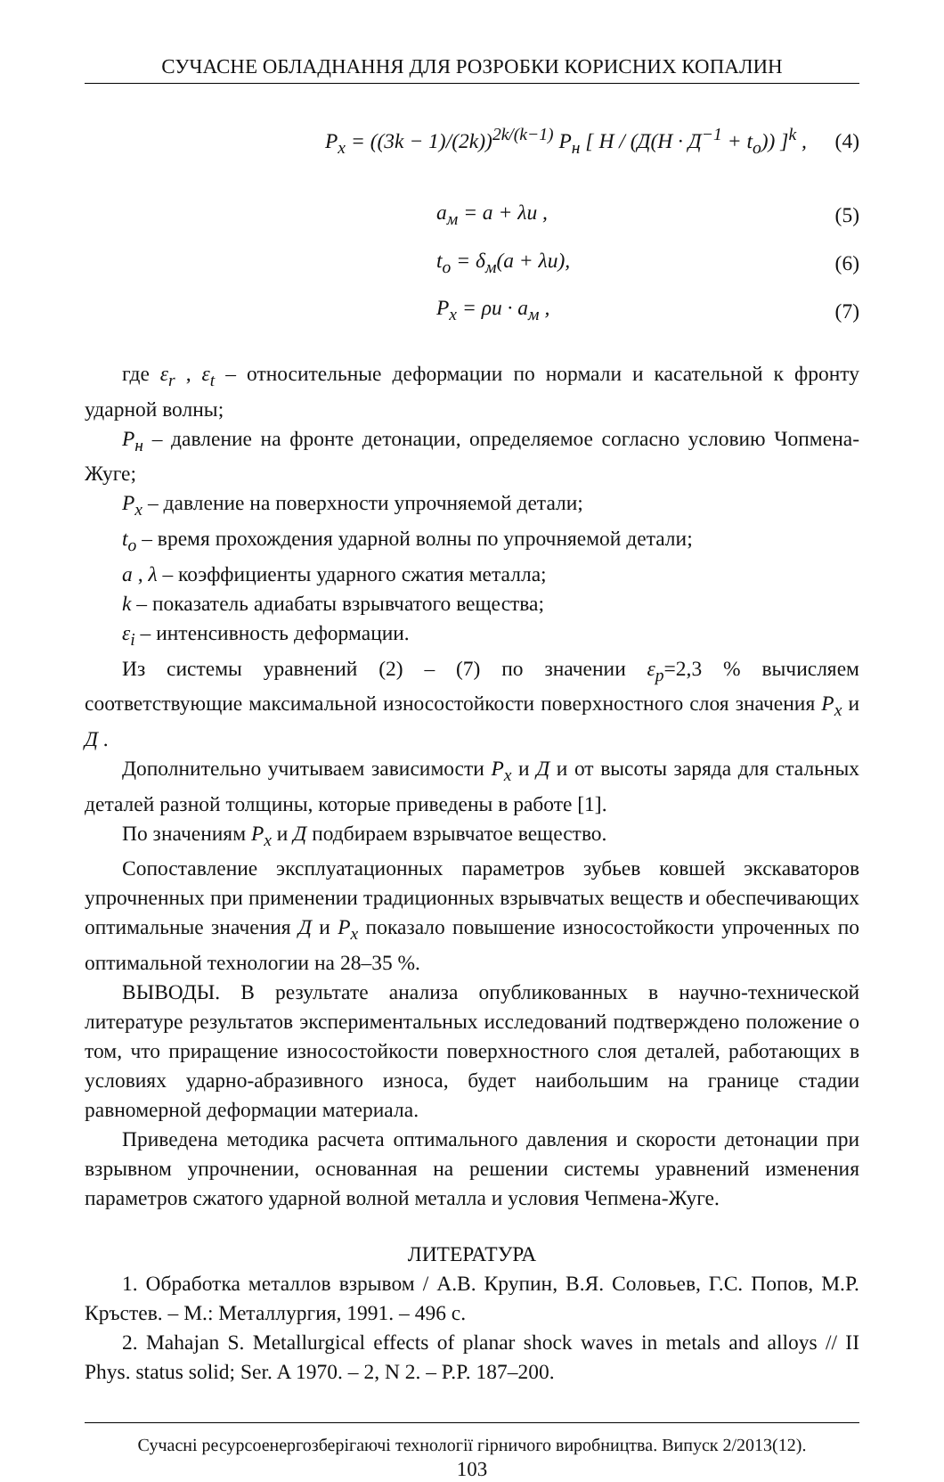СУЧАСНЕ ОБЛАДНАННЯ ДЛЯ РОЗРОБКИ КОРИСНИХ КОПАЛИН
P<sub>x</sub> = ((3k − 1)/(2k))<sup>2k/(k−1)</sup> P<sub>н</sub> [ H / (Д(H · Д<sup>−1</sup> + t<sub>o</sub>)) ]<sup>k</sup> ,
(4)
a<sub>м</sub> = a + λu ,
(5)
t<sub>o</sub> = δ<sub>м</sub>(a + λu),
(6)
P<sub>x</sub> = ρu · a<sub>м</sub> ,
(7)
где ε<sub>r</sub> , ε<sub>t</sub> – относительные деформации по нормали и касательной к фронту ударной волны;
P<sub>н</sub> – давление на фронте детонации, определяемое согласно условию Чопмена-Жуге;
P<sub>x</sub> – давление на поверхности упрочняемой детали;
t<sub>o</sub> – время прохождения ударной волны по упрочняемой детали;
a , λ – коэффициенты ударного сжатия металла;
k – показатель адиабаты взрывчатого вещества;
ε<sub>i</sub> – интенсивность деформации.
Из системы уравнений (2) – (7) по значении ε<sub>p</sub>=2,3 % вычисляем соответствующие максимальной износостойкости поверхностного слоя значения P<sub>x</sub> и Д .
Дополнительно учитываем зависимости P<sub>x</sub> и Д и от высоты заряда для стальных деталей разной толщины, которые приведены в работе [1].
По значениям P<sub>x</sub> и Д подбираем взрывчатое вещество.
Сопоставление эксплуатационных параметров зубьев ковшей экскаваторов упрочненных при применении традиционных взрывчатых веществ и обеспечивающих оптимальные значения Д и P<sub>x</sub> показало повышение износостойкости упроченных по оптимальной технологии на 28–35 %.
ВЫВОДЫ. В результате анализа опубликованных в научно-технической литературе результатов экспериментальных исследований подтверждено положение о том, что приращение износостойкости поверхностного слоя деталей, работающих в условиях ударно-абразивного износа, будет наибольшим на границе стадии равномерной деформации материала.
Приведена методика расчета оптимального давления и скорости детонации при взрывном упрочнении, основанная на решении системы уравнений изменения параметров сжатого ударной волной металла и условия Чепмена-Жуге.
ЛИТЕРАТУРА
1. Обработка металлов взрывом / А.В. Крупин, В.Я. Соловьев, Г.С. Попов, М.Р. Кръстев. – М.: Металлургия, 1991. – 496 с.
2. Mahajan S. Metallurgical effects of planar shock waves in metals and alloys // II Phys. status solid; Ser. A 1970. – 2, N 2. – P.P. 187–200.
Сучасні ресурсоенергозберігаючі технології гірничого виробництва. Випуск 2/2013(12).
103